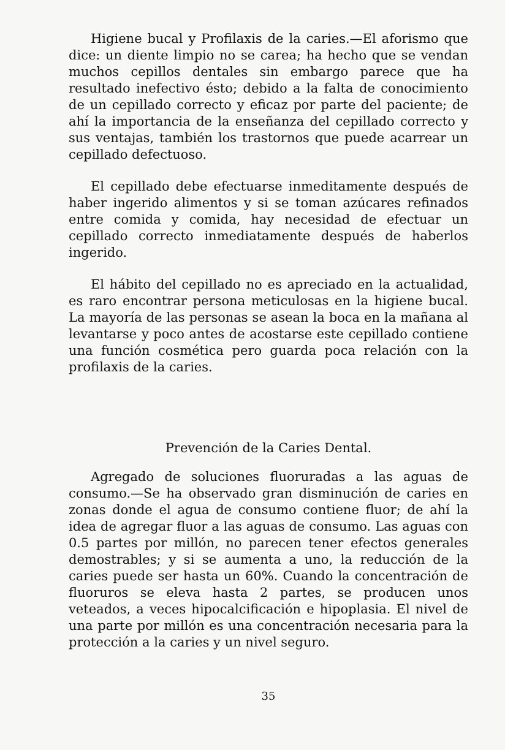Higiene bucal y Profilaxis de la caries.—El aforismo que dice: un diente limpio no se carea; ha hecho que se vendan muchos cepillos dentales sin embargo parece que ha resultado inefectivo ésto; debido a la falta de conocimiento de un cepillado correcto y eficaz por parte del paciente; de ahí la importancia de la enseñanza del cepillado correcto y sus ventajas, también los trastornos que puede acarrear un cepillado defectuoso.
El cepillado debe efectuarse inmeditamente después de haber ingerido alimentos y si se toman azúcares refinados entre comida y comida, hay necesidad de efectuar un cepillado correcto inmediatamente después de haberlos ingerido.
El hábito del cepillado no es apreciado en la actualidad, es raro encontrar persona meticulosas en la higiene bucal. La mayoría de las personas se asean la boca en la mañana al levantarse y poco antes de acostarse este cepillado contiene una función cosmética pero guarda poca relación con la profilaxis de la caries.
Prevención de la Caries Dental.
Agregado de soluciones fluoruradas a las aguas de consumo.—Se ha observado gran disminución de caries en zonas donde el agua de consumo contiene fluor; de ahí la idea de agregar fluor a las aguas de consumo. Las aguas con 0.5 partes por millón, no parecen tener efectos generales demostrables; y si se aumenta a uno, la reducción de la caries puede ser hasta un 60%. Cuando la concentración de fluoruros se eleva hasta 2 partes, se producen unos veteados, a veces hipocalcificación e hipoplasia. El nivel de una parte por millón es una concentración necesaria para la protección a la caries y un nivel seguro.
35